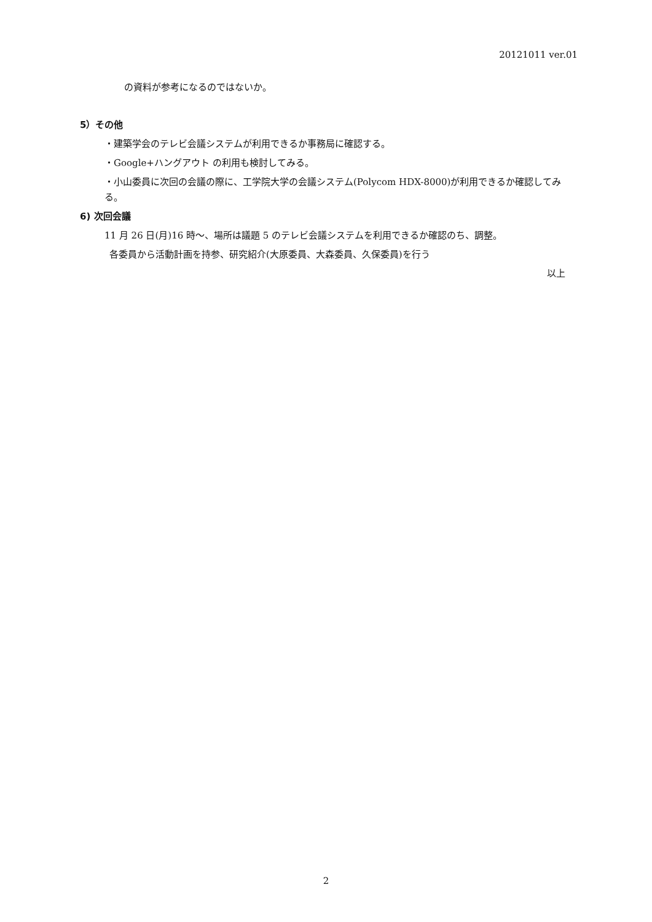20121011 ver.01
の資料が参考になるのではないか。
5）その他
・建築学会のテレビ会議システムが利用できるか事務局に確認する。
・Google+ハングアウト の利用も検討してみる。
・小山委員に次回の会議の際に、工学院大学の会議システム(Polycom HDX-8000)が利用できるか確認してみる。
6) 次回会議
11 月 26 日(月)16 時～、場所は議題 5 のテレビ会議システムを利用できるか確認のち、調整。
各委員から活動計画を持参、研究紹介(大原委員、大森委員、久保委員)を行う
以上
2